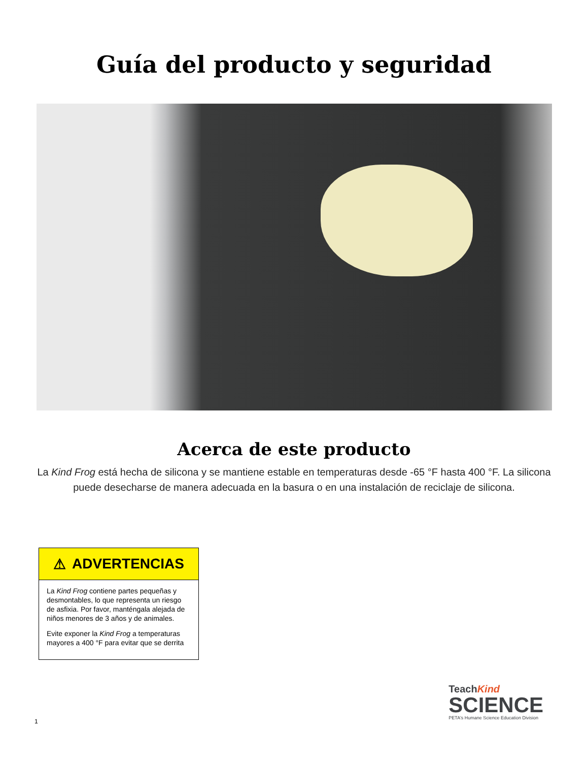Guía del producto y seguridad
Acerca de este producto
La Kind Frog está hecha de silicona y se mantiene estable en temperaturas desde -65 °F hasta 400 °F. La silicona puede desecharse de manera adecuada en la basura o en una instalación de reciclaje de silicona.
⚠ ADVERTENCIAS
La Kind Frog contiene partes pequeñas y desmontables, lo que representa un riesgo de asfixia. Por favor, manténgala alejada de niños menores de 3 años y de animales.
Evite exponer la Kind Frog a temperaturas mayores a 400 °F para evitar que se derrita
TeachKind
SCIENCE
PETA's Humane Science Education Division
1